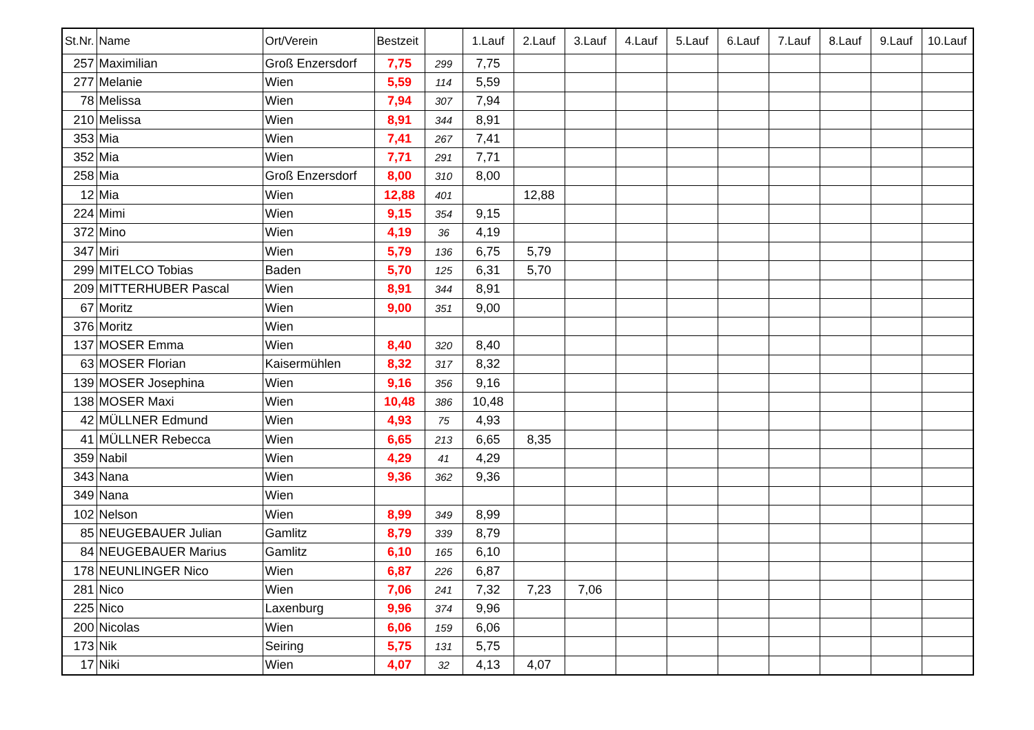| St.Nr. | Name | Ort/Verein | Bestzeit | | 1.Lauf | 2.Lauf | 3.Lauf | 4.Lauf | 5.Lauf | 6.Lauf | 7.Lauf | 8.Lauf | 9.Lauf | 10.Lauf |
| --- | --- | --- | --- | --- | --- | --- | --- | --- | --- | --- | --- | --- | --- | --- |
| 257 | Maximilian | Groß Enzersdorf | 7,75 | 299 | 7,75 | | | | | | | | | |
| 277 | Melanie | Wien | 5,59 | 114 | 5,59 | | | | | | | | | |
| 78 | Melissa | Wien | 7,94 | 307 | 7,94 | | | | | | | | | |
| 210 | Melissa | Wien | 8,91 | 344 | 8,91 | | | | | | | | | |
| 353 | Mia | Wien | 7,41 | 267 | 7,41 | | | | | | | | | |
| 352 | Mia | Wien | 7,71 | 291 | 7,71 | | | | | | | | | |
| 258 | Mia | Groß Enzersdorf | 8,00 | 310 | 8,00 | | | | | | | | | |
| 12 | Mia | Wien | 12,88 | 401 | | 12,88 | | | | | | | | |
| 224 | Mimi | Wien | 9,15 | 354 | 9,15 | | | | | | | | | |
| 372 | Mino | Wien | 4,19 | 36 | 4,19 | | | | | | | | | |
| 347 | Miri | Wien | 5,79 | 136 | 6,75 | 5,79 | | | | | | | | |
| 299 | MITELCO Tobias | Baden | 5,70 | 125 | 6,31 | 5,70 | | | | | | | | |
| 209 | MITTERHUBER Pascal | Wien | 8,91 | 344 | 8,91 | | | | | | | | | |
| 67 | Moritz | Wien | 9,00 | 351 | 9,00 | | | | | | | | | |
| 376 | Moritz | Wien | | | | | | | | | | | | |
| 137 | MOSER Emma | Wien | 8,40 | 320 | 8,40 | | | | | | | | | |
| 63 | MOSER Florian | Kaisermühlen | 8,32 | 317 | 8,32 | | | | | | | | | |
| 139 | MOSER Josephina | Wien | 9,16 | 356 | 9,16 | | | | | | | | | |
| 138 | MOSER Maxi | Wien | 10,48 | 386 | 10,48 | | | | | | | | | |
| 42 | MÜLLNER Edmund | Wien | 4,93 | 75 | 4,93 | | | | | | | | | |
| 41 | MÜLLNER Rebecca | Wien | 6,65 | 213 | 6,65 | 8,35 | | | | | | | | |
| 359 | Nabil | Wien | 4,29 | 41 | 4,29 | | | | | | | | | |
| 343 | Nana | Wien | 9,36 | 362 | 9,36 | | | | | | | | | |
| 349 | Nana | Wien | | | | | | | | | | | | |
| 102 | Nelson | Wien | 8,99 | 349 | 8,99 | | | | | | | | | |
| 85 | NEUGEBAUER Julian | Gamlitz | 8,79 | 339 | 8,79 | | | | | | | | | |
| 84 | NEUGEBAUER Marius | Gamlitz | 6,10 | 165 | 6,10 | | | | | | | | | |
| 178 | NEUNLINGER Nico | Wien | 6,87 | 226 | 6,87 | | | | | | | | | |
| 281 | Nico | Wien | 7,06 | 241 | 7,32 | 7,23 | 7,06 | | | | | | | |
| 225 | Nico | Laxenburg | 9,96 | 374 | 9,96 | | | | | | | | | |
| 200 | Nicolas | Wien | 6,06 | 159 | 6,06 | | | | | | | | | |
| 173 | Nik | Seiring | 5,75 | 131 | 5,75 | | | | | | | | | |
| 17 | Niki | Wien | 4,07 | 32 | 4,13 | 4,07 | | | | | | | | |